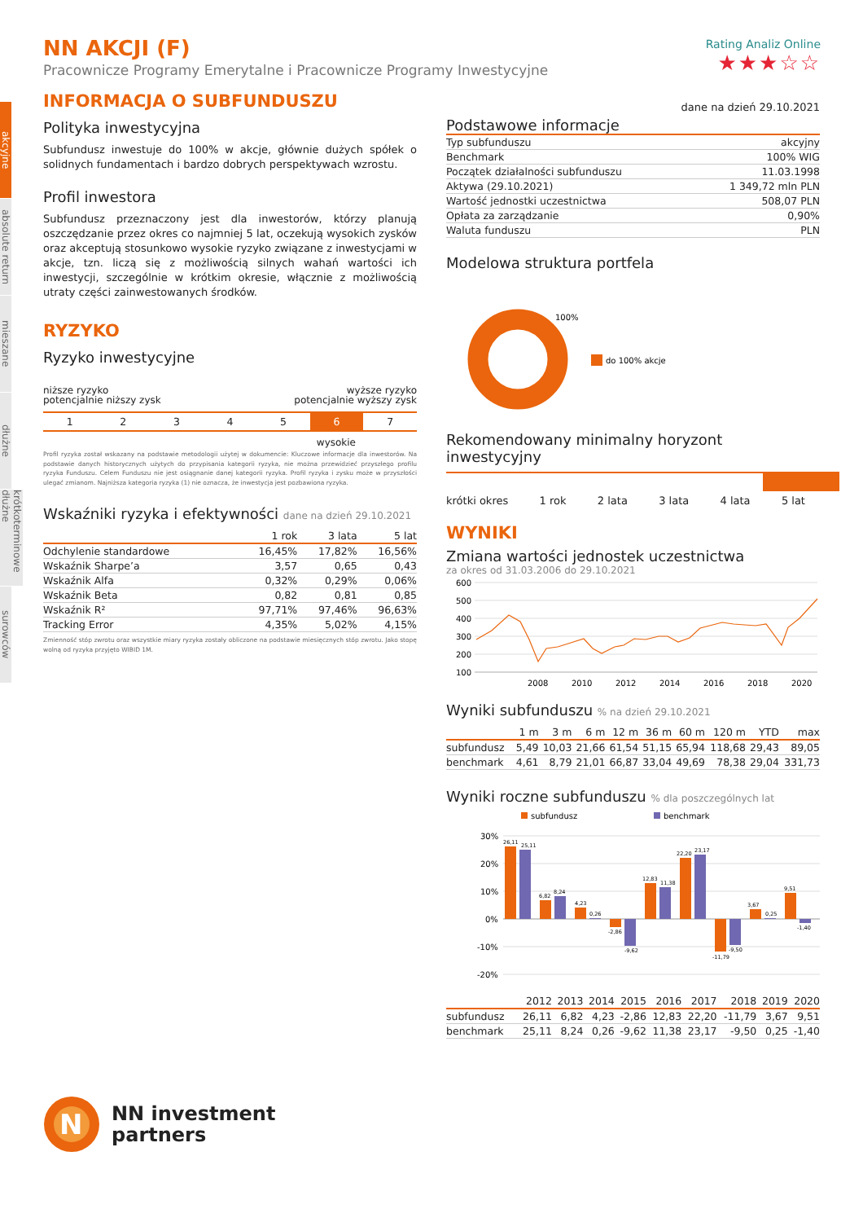akcyjne
absolute return
mieszane
dłużne
krótkoterminowe dłużne
surowców
Rating Analiz Online
★★★☆☆
NN AKCJI (F)
Pracownicze Programy Emerytalne i Pracownicze Programy Inwestycyjne
INFORMACJA O SUBFUNDUSZU
Polityka inwestycyjna
Subfundusz inwestuje do 100% w akcje, głównie dużych spółek o solidnych fundamentach i bardzo dobrych perspektywach wzrostu.
Profil inwestora
Subfundusz przeznaczony jest dla inwestorów, którzy planują oszczędzanie przez okres co najmniej 5 lat, oczekują wysokich zysków oraz akceptują stosunkowo wysokie ryzyko związane z inwestycjami w akcje, tzn. liczą się z możliwością silnych wahań wartości ich inwestycji, szczególnie w krótkim okresie, włącznie z możliwością utraty części zainwestowanych środków.
RYZYKO
Ryzyko inwestycyjne
niższe ryzyko
potencjalnie niższy zysk
wyższe ryzyko
potencjalnie wyższy zysk
| 1 | 2 | 3 | 4 | 5 | 6 | 7 |
wysokie
Profil ryzyka został wskazany na podstawie metodologii użytej w dokumencie: Kluczowe informacje dla inwestorów. Na podstawie danych historycznych użytych do przypisania kategorii ryzyka, nie można przewidzieć przyszłego profilu ryzyka Funduszu. Celem Funduszu nie jest osiągnanie danej kategorii ryzyka. Profil ryzyka i zysku może w przyszłości ulegać zmianom. Najniższa kategoria ryzyka (1) nie oznacza, że inwestycja jest pozbawiona ryzyka.
Wskaźniki ryzyka i efektywności dane na dzień 29.10.2021
| | 1 rok | 3 lata | 5 lat |
| --- | --- | --- | --- |
| Odchylenie standardowe | 16,45% | 17,82% | 16,56% |
| Wskaźnik Sharpe’a | 3,57 | 0,65 | 0,43 |
| Wskaźnik Alfa | 0,32% | 0,29% | 0,06% |
| Wskaźnik Beta | 0,82 | 0,81 | 0,85 |
| Wskaźnik R² | 97,71% | 97,46% | 96,63% |
| Tracking Error | 4,35% | 5,02% | 4,15% |
Zmienność stóp zwrotu oraz wszystkie miary ryzyka zostały obliczone na podstawie miesięcznych stóp zwrotu. Jako stopę wolną od ryzyka przyjęto WIBID 1M.
dane na dzień 29.10.2021
Podstawowe informacje
| Typ subfunduszu | akcyjny |
| Benchmark | 100% WIG |
| Początek działalności subfunduszu | 11.03.1998 |
| Aktywa (29.10.2021) | 1 349,72 mln PLN |
| Wartość jednostki uczestnictwa | 508,07 PLN |
| Opłata za zarządzanie | 0,90% |
| Waluta funduszu | PLN |
Modelowa struktura portfela
100%
do 100% akcje
Rekomendowany minimalny horyzont inwestycyjny
krótki okres 1 rok 2 lata 3 lata 4 lata 5 lat
WYNIKI
Zmiana wartości jednostek uczestnictwa
za okres od 31.03.2006 do 29.10.2021
600
500
400
300
200
100
2008
2010
2012
2014
2016
2018
2020
Wyniki subfunduszu % na dzień 29.10.2021
| | 1 m | 3 m | 6 m | 12 m | 36 m | 60 m | 120 m | YTD | max |
| --- | --- | --- | --- | --- | --- | --- | --- | --- | --- |
| subfundusz | 5,49 | 10,03 | 21,66 | 61,54 | 51,15 | 65,94 | 118,68 | 29,43 | 89,05 |
| benchmark | 4,61 | 8,79 | 21,01 | 66,87 | 33,04 | 49,69 | 78,38 | 29,04 | 331,73 |
Wyniki roczne subfunduszu % dla poszczególnych lat
subfundusz
benchmark
30%
20%
10%
0%
-10%
-20%
26,11
25,11
6,82
8,24
4,23
0,26
-2,86
-9,62
12,83
11,38
22,20
23,17
-11,79
-9,50
3,67
0,25
9,51
-1,40
| | 2012 | 2013 | 2014 | 2015 | 2016 | 2017 | 2018 | 2019 | 2020 |
| --- | --- | --- | --- | --- | --- | --- | --- | --- | --- |
| subfundusz | 26,11 | 6,82 | 4,23 | -2,86 | 12,83 | 22,20 | -11,79 | 3,67 | 9,51 |
| benchmark | 25,11 | 8,24 | 0,26 | -9,62 | 11,38 | 23,17 | -9,50 | 0,25 | -1,40 |
N
NN investment
partners